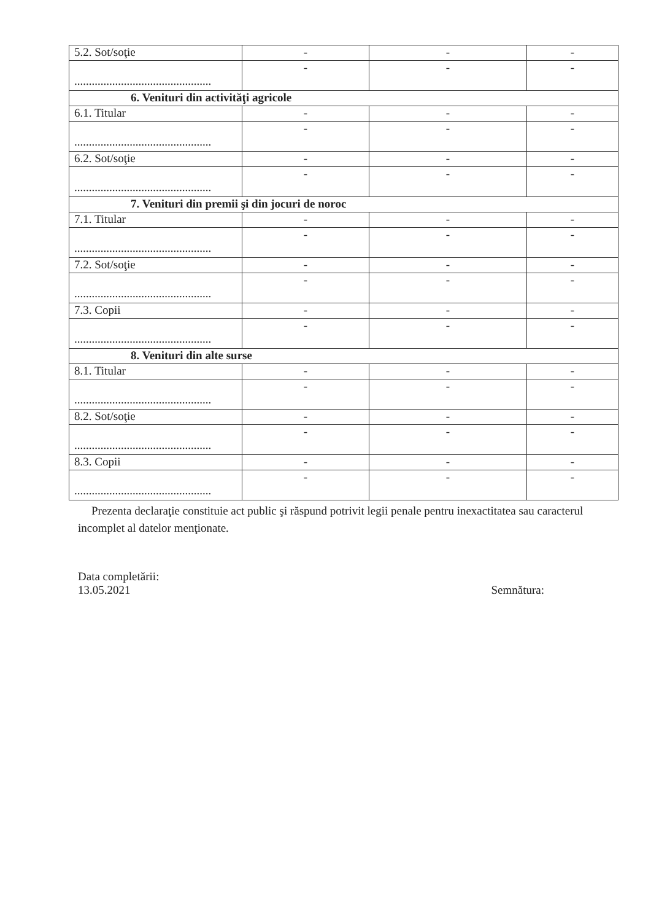| 5.2. Sot/soţie | - | - | - |
| ............................................... | - | - | - |
| 6. Venituri din activităţi agricole | | | |
| 6.1. Titular | - | - | - |
| ............................................... | - | - | - |
| 6.2. Sot/soţie | - | - | - |
| ............................................... | - | - | - |
| 7. Venituri din premii şi din jocuri de noroc | | | |
| 7.1. Titular | - | - | - |
| ............................................... | - | - | - |
| 7.2. Sot/soţie | - | - | - |
| ............................................... | - | - | - |
| 7.3. Copii | - | - | - |
| ............................................... | - | - | - |
| 8. Venituri din alte surse | | | |
| 8.1. Titular | - | - | - |
| ............................................... | - | - | - |
| 8.2. Sot/soţie | - | - | - |
| ............................................... | - | - | - |
| 8.3. Copii | - | - | - |
| ............................................... | - | - | - |
Prezenta declaraţie constituie act public şi răspund potrivit legii penale pentru inexactitatea sau caracterul incomplet al datelor menţionate.
Data completării:
13.05.2021
Semnătura: